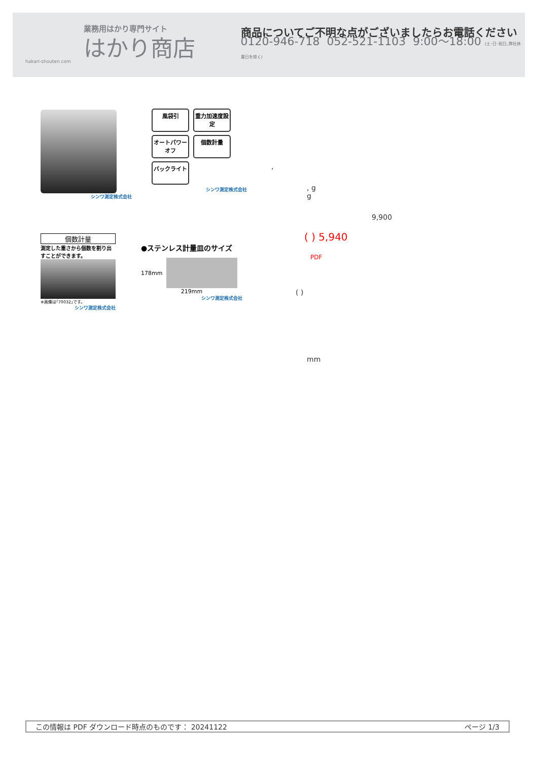業務用はかり専門サイト
はかり商店
hakari-shouten.com
商品についてご不明な点がございましたらお電話ください
0120-946-718 052-521-1103 9:00〜18:00 (土･日･祝日､弊社休業日を除く)
シンワ測定株式会社
風袋引 重力加速度設定 オートパワーオフ 個数計量 バックライト
シンワ測定株式会社
個数計量
測定した重さから個数を割り出すことができます。
※画像は｢70032｣です。
シンワ測定株式会社
●ステンレス計量皿のサイズ
178mm
219mm
シンワ測定株式会社
,
, g
g
9,900
( ) 5,940
PDF
( )
mm
この情報は PDF ダウンロード時点のものです： 20241122 ページ 1/3